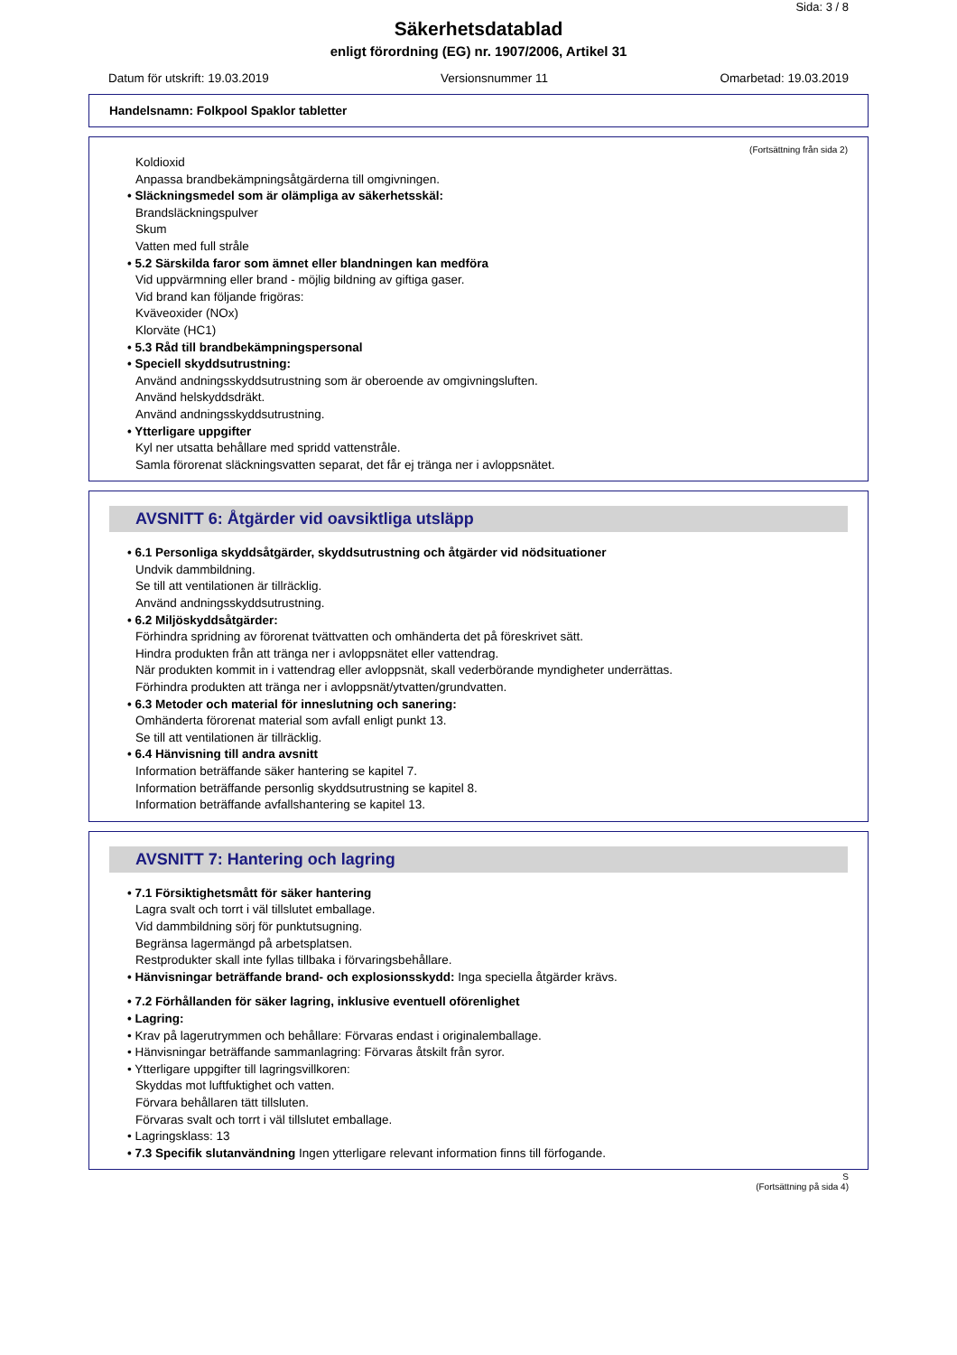Sida: 3 / 8
Säkerhetsdatablad
enligt förordning (EG) nr. 1907/2006, Artikel 31
Datum för utskrift: 19.03.2019 Versionsnummer 11 Omarbetad: 19.03.2019
Handelsnamn: Folkpool Spaklor tabletter
(Fortsättning från sida 2)
Koldioxid
Anpassa brandbekämpningsåtgärderna till omgivningen.
• Släckningsmedel som är olämpliga av säkerhetsskäl:
Brandsläckningspulver
Skum
Vatten med full stråle
• 5.2 Särskilda faror som ämnet eller blandningen kan medföra
Vid uppvärmning eller brand - möjlig bildning av giftiga gaser.
Vid brand kan följande frigöras:
Kväveoxider (NOx)
Klorväte (HC1)
• 5.3 Råd till brandbekämpningspersonal
• Speciell skyddsutrustning:
Använd andningsskyddsutrustning som är oberoende av omgivningsluften.
Använd helskyddsdräkt.
Använd andningsskyddsutrustning.
• Ytterligare uppgifter
Kyl ner utsatta behållare med spridd vattenstråle.
Samla förorenat släckningsvatten separat, det får ej tränga ner i avloppsnätet.
AVSNITT 6: Åtgärder vid oavsiktliga utsläpp
• 6.1 Personliga skyddsåtgärder, skyddsutrustning och åtgärder vid nödsituationer
Undvik dammbildning.
Se till att ventilationen är tillräcklig.
Använd andningsskyddsutrustning.
• 6.2 Miljöskyddsåtgärder:
Förhindra spridning av förorenat tvättvatten och omhänderta det på föreskrivet sätt.
Hindra produkten från att tränga ner i avloppsnätet eller vattendrag.
När produkten kommit in i vattendrag eller avloppsnät, skall vederbörande myndigheter underrättas.
Förhindra produkten att tränga ner i avloppsnät/ytvatten/grundvatten.
• 6.3 Metoder och material för inneslutning och sanering:
Omhänderta förorenat material som avfall enligt punkt 13.
Se till att ventilationen är tillräcklig.
• 6.4 Hänvisning till andra avsnitt
Information beträffande säker hantering se kapitel 7.
Information beträffande personlig skyddsutrustning se kapitel 8.
Information beträffande avfallshantering se kapitel 13.
AVSNITT 7: Hantering och lagring
• 7.1 Försiktighetsmått för säker hantering
Lagra svalt och torrt i väl tillslutet emballage.
Vid dammbildning sörj för punktutsugning.
Begränsa lagermängd på arbetsplatsen.
Restprodukter skall inte fyllas tillbaka i förvaringsbehållare.
• Hänvisningar beträffande brand- och explosionsskydd: Inga speciella åtgärder krävs.
• 7.2 Förhållanden för säker lagring, inklusive eventuell oförenlighet
• Lagring:
• Krav på lagerutrymmen och behållare: Förvaras endast i originalemballage.
• Hänvisningar beträffande sammanlagring: Förvaras åtskilt från syror.
• Ytterligare uppgifter till lagringsvillkoren:
Skyddas mot luftfuktighet och vatten.
Förvara behållaren tätt tillsluten.
Förvaras svalt och torrt i väl tillslutet emballage.
• Lagringsklass: 13
• 7.3 Specifik slutanvändning Ingen ytterligare relevant information finns till förfogande.
S
(Fortsättning på sida 4)